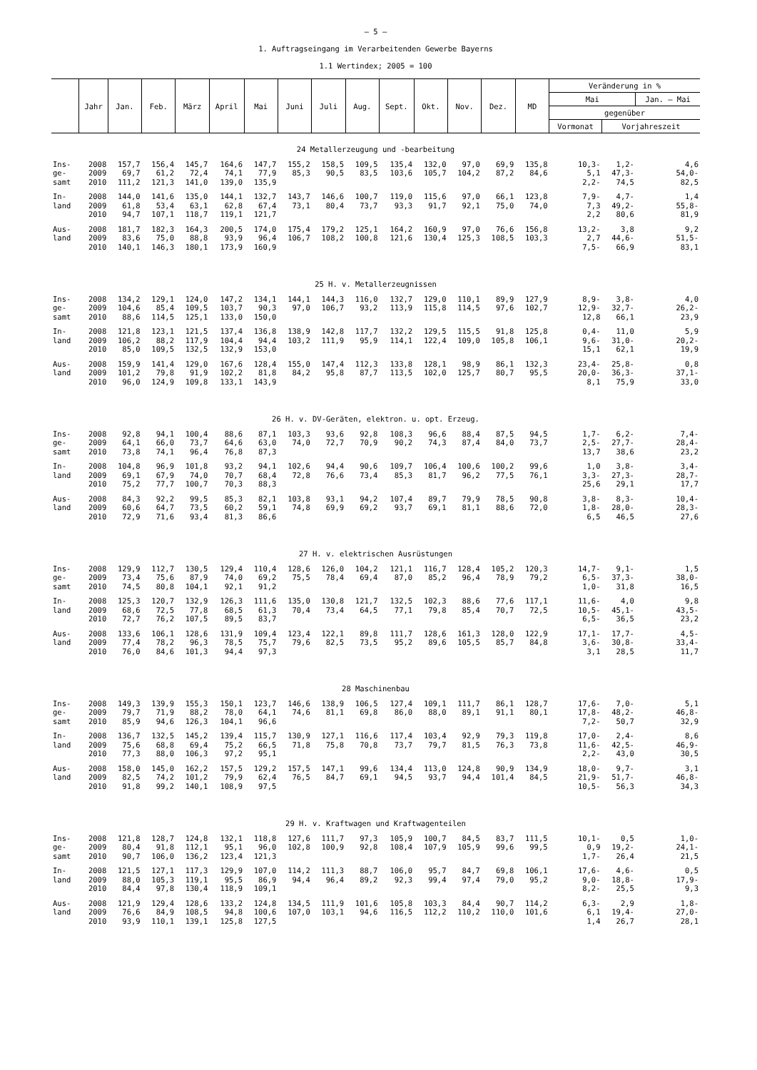– 5 –
1. Auftragseingang im Verarbeitenden Gewerbe Bayerns
1.1 Wertindex; 2005 = 100
| | Jahr | Jan. | Feb. | März | April | Mai | Juni | Juli | Aug. | Sept. | Okt. | Nov. | Dez. | MD | Veränderung in % | | |
| --- | --- | --- | --- | --- | --- | --- | --- | --- | --- | --- | --- | --- | --- | --- | --- | --- | --- |
| | | | | | | | | | | | | | | | Mai | | Jan. – Mai |
| | | | | | | | | | | | | | | | gegenüber | | |
| | | | | | | | | | | | | | | | Vormonat | Vorjahreszeit | |
| 24 Metallerzeugung und -bearbeitung | | | | | | | | | | | | | | | | | |
| Ins- | 2008 | 157,7 | 156,4 | 145,7 | 164,6 | 147,7 | 155,2 | 158,5 | 109,5 | 135,4 | 132,0 | 97,0 | 69,9 | 135,8 | 10,3- | 1,2- | 4,6 |
| ge- | 2009 | 69,7 | 61,2 | 72,4 | 74,1 | 77,9 | 85,3 | 90,5 | 83,5 | 103,6 | 105,7 | 104,2 | 87,2 | 84,6 | 5,1 | 47,3- | 54,0- |
| samt | 2010 | 111,2 | 121,3 | 141,0 | 139,0 | 135,9 | | | | | | | | | 2,2- | 74,5 | 82,5 |
| In- | 2008 | 144,0 | 141,6 | 135,0 | 144,1 | 132,7 | 143,7 | 146,6 | 100,7 | 119,0 | 115,6 | 97,0 | 66,1 | 123,8 | 7,9- | 4,7- | 1,4 |
| land | 2009 | 61,8 | 53,4 | 63,1 | 62,8 | 67,4 | 73,1 | 80,4 | 73,7 | 93,3 | 91,7 | 92,1 | 75,0 | 74,0 | 7,3 | 49,2- | 55,8- |
| | 2010 | 94,7 | 107,1 | 118,7 | 119,1 | 121,7 | | | | | | | | | 2,2 | 80,6 | 81,9 |
| Aus- | 2008 | 181,7 | 182,3 | 164,3 | 200,5 | 174,0 | 175,4 | 179,2 | 125,1 | 164,2 | 160,9 | 97,0 | 76,6 | 156,8 | 13,2- | 3,8 | 9,2 |
| land | 2009 | 83,6 | 75,0 | 88,8 | 93,9 | 96,4 | 106,7 | 108,2 | 100,8 | 121,6 | 130,4 | 125,3 | 108,5 | 103,3 | 2,7 | 44,6- | 51,5- |
| | 2010 | 140,1 | 146,3 | 180,1 | 173,9 | 160,9 | | | | | | | | | 7,5- | 66,9 | 83,1 |
| 25 H. v. Metallerzeugnissen | | | | | | | | | | | | | | | | | |
| Ins- | 2008 | 134,2 | 129,1 | 124,0 | 147,2 | 134,1 | 144,1 | 144,3 | 116,0 | 132,7 | 129,0 | 110,1 | 89,9 | 127,9 | 8,9- | 3,8- | 4,0 |
| ge- | 2009 | 104,6 | 85,4 | 109,5 | 103,7 | 90,3 | 97,0 | 106,7 | 93,2 | 113,9 | 115,8 | 114,5 | 97,6 | 102,7 | 12,9- | 32,7- | 26,2- |
| samt | 2010 | 88,6 | 114,5 | 125,1 | 133,0 | 150,0 | | | | | | | | | 12,8 | 66,1 | 23,9 |
| In- | 2008 | 121,8 | 123,1 | 121,5 | 137,4 | 136,8 | 138,9 | 142,8 | 117,7 | 132,2 | 129,5 | 115,5 | 91,8 | 125,8 | 0,4- | 11,0 | 5,9 |
| land | 2009 | 106,2 | 88,2 | 117,9 | 104,4 | 94,4 | 103,2 | 111,9 | 95,9 | 114,1 | 122,4 | 109,0 | 105,8 | 106,1 | 9,6- | 31,0- | 20,2- |
| | 2010 | 85,0 | 109,5 | 132,5 | 132,9 | 153,0 | | | | | | | | | 15,1 | 62,1 | 19,9 |
| Aus- | 2008 | 159,9 | 141,4 | 129,0 | 167,6 | 128,4 | 155,0 | 147,4 | 112,3 | 133,8 | 128,1 | 98,9 | 86,1 | 132,3 | 23,4- | 25,8- | 0,8 |
| land | 2009 | 101,2 | 79,8 | 91,9 | 102,2 | 81,8 | 84,2 | 95,8 | 87,7 | 113,5 | 102,0 | 125,7 | 80,7 | 95,5 | 20,0- | 36,3- | 37,1- |
| | 2010 | 96,0 | 124,9 | 109,8 | 133,1 | 143,9 | | | | | | | | | 8,1 | 75,9 | 33,0 |
| 26 H. v. DV-Geräten, elektron. u. opt. Erzeug. | | | | | | | | | | | | | | | | | |
| Ins- | 2008 | 92,8 | 94,1 | 100,4 | 88,6 | 87,1 | 103,3 | 93,6 | 92,8 | 108,3 | 96,6 | 88,4 | 87,5 | 94,5 | 1,7- | 6,2- | 7,4- |
| ge- | 2009 | 64,1 | 66,0 | 73,7 | 64,6 | 63,0 | 74,0 | 72,7 | 70,9 | 90,2 | 74,3 | 87,4 | 84,0 | 73,7 | 2,5- | 27,7- | 28,4- |
| samt | 2010 | 73,8 | 74,1 | 96,4 | 76,8 | 87,3 | | | | | | | | | 13,7 | 38,6 | 23,2 |
| In- | 2008 | 104,8 | 96,9 | 101,8 | 93,2 | 94,1 | 102,6 | 94,4 | 90,6 | 109,7 | 106,4 | 100,6 | 100,2 | 99,6 | 1,0 | 3,8- | 3,4- |
| land | 2009 | 69,1 | 67,9 | 74,0 | 70,7 | 68,4 | 72,8 | 76,6 | 73,4 | 85,3 | 81,7 | 96,2 | 77,5 | 76,1 | 3,3- | 27,3- | 28,7- |
| | 2010 | 75,2 | 77,7 | 100,7 | 70,3 | 88,3 | | | | | | | | | 25,6 | 29,1 | 17,7 |
| Aus- | 2008 | 84,3 | 92,2 | 99,5 | 85,3 | 82,1 | 103,8 | 93,1 | 94,2 | 107,4 | 89,7 | 79,9 | 78,5 | 90,8 | 3,8- | 8,3- | 10,4- |
| land | 2009 | 60,6 | 64,7 | 73,5 | 60,2 | 59,1 | 74,8 | 69,9 | 69,2 | 93,7 | 69,1 | 81,1 | 88,6 | 72,0 | 1,8- | 28,0- | 28,3- |
| | 2010 | 72,9 | 71,6 | 93,4 | 81,3 | 86,6 | | | | | | | | | 6,5 | 46,5 | 27,6 |
| 27 H. v. elektrischen Ausrüstungen | | | | | | | | | | | | | | | | | |
| Ins- | 2008 | 129,9 | 112,7 | 130,5 | 129,4 | 110,4 | 128,6 | 126,0 | 104,2 | 121,1 | 116,7 | 128,4 | 105,2 | 120,3 | 14,7- | 9,1- | 1,5 |
| ge- | 2009 | 73,4 | 75,6 | 87,9 | 74,0 | 69,2 | 75,5 | 78,4 | 69,4 | 87,0 | 85,2 | 96,4 | 78,9 | 79,2 | 6,5- | 37,3- | 38,0- |
| samt | 2010 | 74,5 | 80,8 | 104,1 | 92,1 | 91,2 | | | | | | | | | 1,0- | 31,8 | 16,5 |
| In- | 2008 | 125,3 | 120,7 | 132,9 | 126,3 | 111,6 | 135,0 | 130,8 | 121,7 | 132,5 | 102,3 | 88,6 | 77,6 | 117,1 | 11,6- | 4,0 | 9,8 |
| land | 2009 | 68,6 | 72,5 | 77,8 | 68,5 | 61,3 | 70,4 | 73,4 | 64,5 | 77,1 | 79,8 | 85,4 | 70,7 | 72,5 | 10,5- | 45,1- | 43,5- |
| | 2010 | 72,7 | 76,2 | 107,5 | 89,5 | 83,7 | | | | | | | | | 6,5- | 36,5 | 23,2 |
| Aus- | 2008 | 133,6 | 106,1 | 128,6 | 131,9 | 109,4 | 123,4 | 122,1 | 89,8 | 111,7 | 128,6 | 161,3 | 128,0 | 122,9 | 17,1- | 17,7- | 4,5- |
| land | 2009 | 77,4 | 78,2 | 96,3 | 78,5 | 75,7 | 79,6 | 82,5 | 73,5 | 95,2 | 89,6 | 105,5 | 85,7 | 84,8 | 3,6- | 30,8- | 33,4- |
| | 2010 | 76,0 | 84,6 | 101,3 | 94,4 | 97,3 | | | | | | | | | 3,1 | 28,5 | 11,7 |
| 28 Maschinenbau | | | | | | | | | | | | | | | | | |
| Ins- | 2008 | 149,3 | 139,9 | 155,3 | 150,1 | 123,7 | 146,6 | 138,9 | 106,5 | 127,4 | 109,1 | 111,7 | 86,1 | 128,7 | 17,6- | 7,0- | 5,1 |
| ge- | 2009 | 79,7 | 71,9 | 88,2 | 78,0 | 64,1 | 74,6 | 81,1 | 69,8 | 86,0 | 88,0 | 89,1 | 91,1 | 80,1 | 17,8- | 48,2- | 46,8- |
| samt | 2010 | 85,9 | 94,6 | 126,3 | 104,1 | 96,6 | | | | | | | | | 7,2- | 50,7 | 32,9 |
| In- | 2008 | 136,7 | 132,5 | 145,2 | 139,4 | 115,7 | 130,9 | 127,1 | 116,6 | 117,4 | 103,4 | 92,9 | 79,3 | 119,8 | 17,0- | 2,4- | 8,6 |
| land | 2009 | 75,6 | 68,8 | 69,4 | 75,2 | 66,5 | 71,8 | 75,8 | 70,8 | 73,7 | 79,7 | 81,5 | 76,3 | 73,8 | 11,6- | 42,5- | 46,9- |
| | 2010 | 77,3 | 88,0 | 106,3 | 97,2 | 95,1 | | | | | | | | | 2,2- | 43,0 | 30,5 |
| Aus- | 2008 | 158,0 | 145,0 | 162,2 | 157,5 | 129,2 | 157,5 | 147,1 | 99,6 | 134,4 | 113,0 | 124,8 | 90,9 | 134,9 | 18,0- | 9,7- | 3,1 |
| land | 2009 | 82,5 | 74,2 | 101,2 | 79,9 | 62,4 | 76,5 | 84,7 | 69,1 | 94,5 | 93,7 | 94,4 | 101,4 | 84,5 | 21,9- | 51,7- | 46,8- |
| | 2010 | 91,8 | 99,2 | 140,1 | 108,9 | 97,5 | | | | | | | | | 10,5- | 56,3 | 34,3 |
| 29 H. v. Kraftwagen und Kraftwagenteilen | | | | | | | | | | | | | | | | | |
| Ins- | 2008 | 121,8 | 128,7 | 124,8 | 132,1 | 118,8 | 127,6 | 111,7 | 97,3 | 105,9 | 100,7 | 84,5 | 83,7 | 111,5 | 10,1- | 0,5 | 1,0- |
| ge- | 2009 | 80,4 | 91,8 | 112,1 | 95,1 | 96,0 | 102,8 | 100,9 | 92,8 | 108,4 | 107,9 | 105,9 | 99,6 | 99,5 | 0,9 | 19,2- | 24,1- |
| samt | 2010 | 90,7 | 106,0 | 136,2 | 123,4 | 121,3 | | | | | | | | | 1,7- | 26,4 | 21,5 |
| In- | 2008 | 121,5 | 127,1 | 117,3 | 129,9 | 107,0 | 114,2 | 111,3 | 88,7 | 106,0 | 95,7 | 84,7 | 69,8 | 106,1 | 17,6- | 4,6- | 0,5 |
| land | 2009 | 88,0 | 105,3 | 119,1 | 95,5 | 86,9 | 94,4 | 96,4 | 89,2 | 92,3 | 99,4 | 97,4 | 79,0 | 95,2 | 9,0- | 18,8- | 17,9- |
| | 2010 | 84,4 | 97,8 | 130,4 | 118,9 | 109,1 | | | | | | | | | 8,2- | 25,5 | 9,3 |
| Aus- | 2008 | 121,9 | 129,4 | 128,6 | 133,2 | 124,8 | 134,5 | 111,9 | 101,6 | 105,8 | 103,3 | 84,4 | 90,7 | 114,2 | 6,3- | 2,9 | 1,8- |
| land | 2009 | 76,6 | 84,9 | 108,5 | 94,8 | 100,6 | 107,0 | 103,1 | 94,6 | 116,5 | 112,2 | 110,2 | 110,0 | 101,6 | 6,1 | 19,4- | 27,0- |
| | 2010 | 93,9 | 110,1 | 139,1 | 125,8 | 127,5 | | | | | | | | | 1,4 | 26,7 | 28,1 |